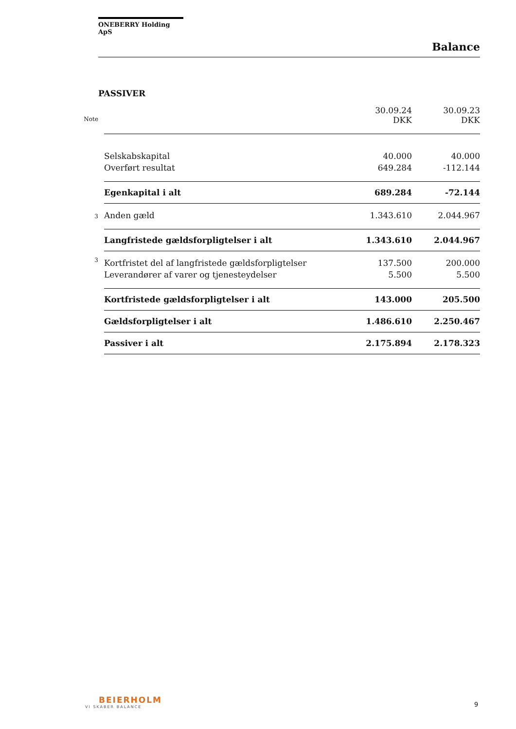ONEBERRY Holding ApS
Balance
PASSIVER
| Note | | 30.09.24 DKK | 30.09.23 DKK |
| | Selskabskapital | 40.000 | 40.000 |
| | Overført resultat | 649.284 | -112.144 |
| | Egenkapital i alt | 689.284 | -72.144 |
| 3 | Anden gæld | 1.343.610 | 2.044.967 |
| | Langfristede gældsforpligtelser i alt | 1.343.610 | 2.044.967 |
| 3 | Kortfristet del af langfristede gældsforpligtelser | 137.500 | 200.000 |
| | Leverandører af varer og tjenesteydelser | 5.500 | 5.500 |
| | Kortfristede gældsforpligtelser i alt | 143.000 | 205.500 |
| | Gældsforpligtelser i alt | 1.486.610 | 2.250.467 |
| | Passiver i alt | 2.175.894 | 2.178.323 |
BEIERHOLM
VI SKABER BALANCE
9